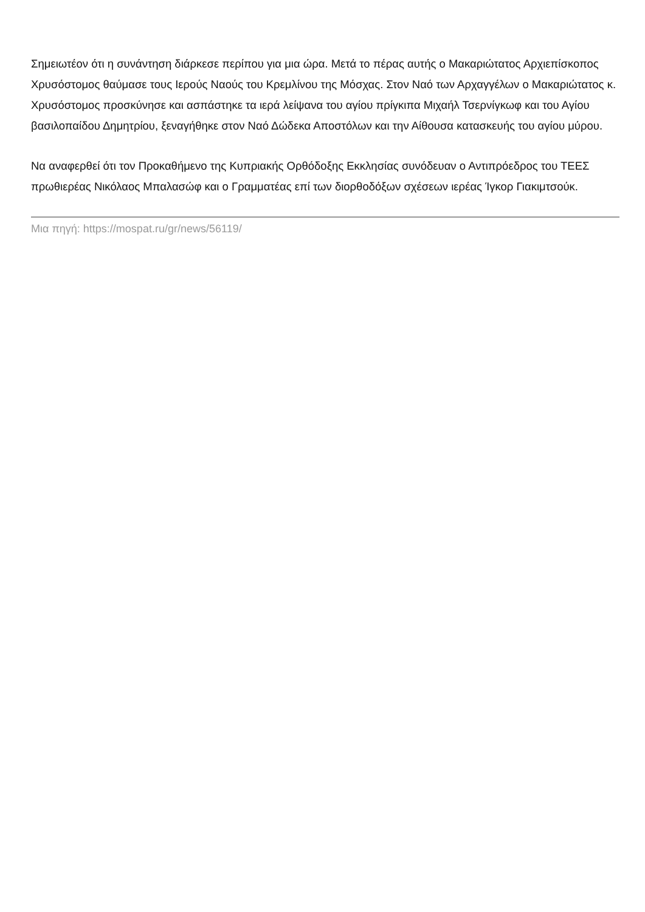Σημειωτέον ότι η συνάντηση διάρκεσε περίπου για μια ώρα. Μετά το πέρας αυτής ο Μακαριώτατος Αρχιεπίσκοπος Χρυσόστομος θαύμασε τους Ιερούς Ναούς του Κρεμλίνου της Μόσχας. Στον Ναό των Αρχαγγέλων ο Μακαριώτατος κ. Χρυσόστομος προσκύνησε και ασπάστηκε τα ιερά λείψανα του αγίου πρίγκιπα Μιχαήλ Τσερνίγκωφ και του Αγίου βασιλοπαίδου Δημητρίου, ξεναγήθηκε στον Ναό Δώδεκα Αποστόλων και την Αίθουσα κατασκευής του αγίου μύρου.
Να αναφερθεί ότι τον Προκαθήμενο της Κυπριακής Ορθόδοξης Εκκλησίας συνόδευαν ο Αντιπρόεδρος του ΤΕΕΣ πρωθιερέας Νικόλαος Μπαλασώφ και ο Γραμματέας επί των διορθοδόξων σχέσεων ιερέας Ίγκορ Γιακιμτσούκ.
Μια πηγή: https://mospat.ru/gr/news/56119/